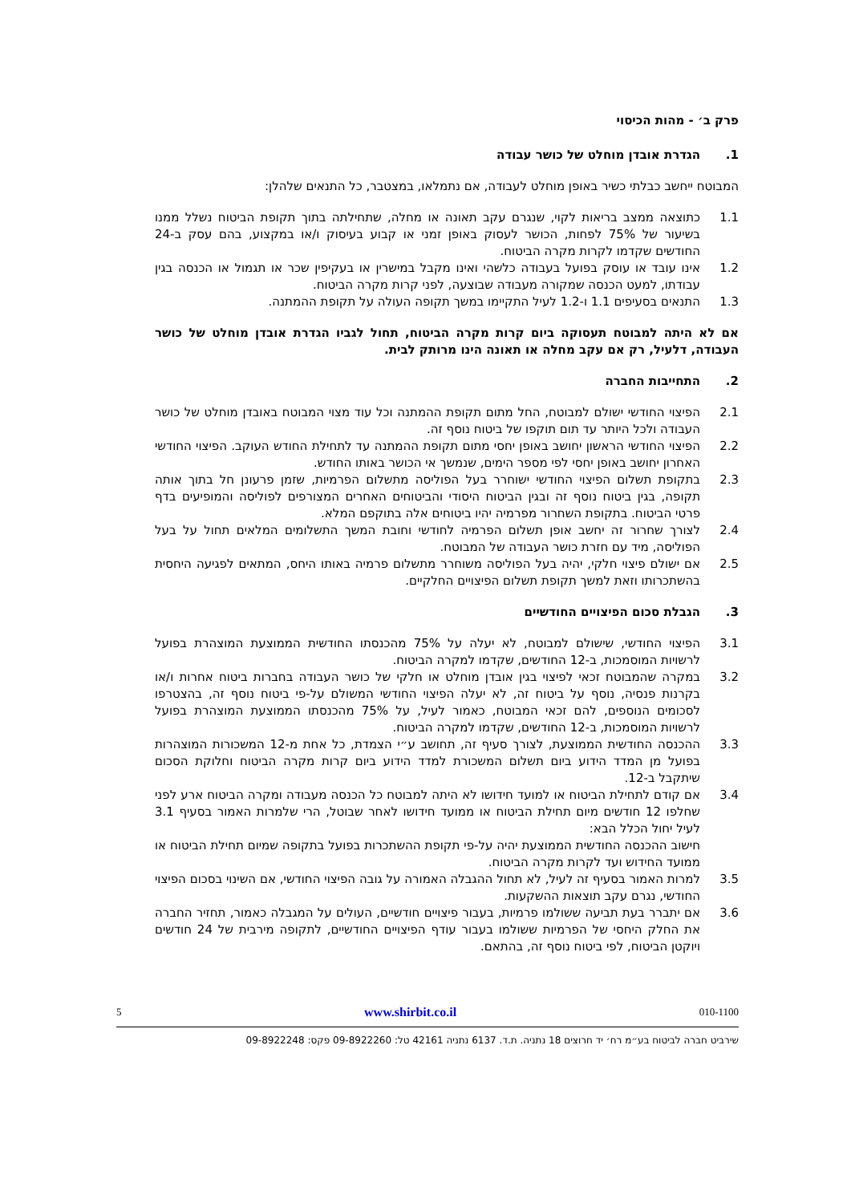פרק ב׳ - מהות הכיסוי
1. הגדרת אובדן מוחלט של כושר עבודה
המבוטח ייחשב כבלתי כשיר באופן מוחלט לעבודה, אם נתמלאו, במצטבר, כל התנאים שלהלן:
1.1 כתוצאה ממצב בריאות לקוי, שנגרם עקב תאונה או מחלה, שתחילתה בתוך תקופת הביטוח נשלל ממנו בשיעור של 75% לפחות, הכושר לעסוק באופן זמני או קבוע בעיסוק ו/או במקצוע, בהם עסק ב-24 החודשים שקדמו לקרות מקרה הביטוח.
1.2 אינו עובד או עוסק בפועל בעבודה כלשהי ואינו מקבל במישרין או בעקיפין שכר או תגמול או הכנסה בגין עבודתו, למעט הכנסה שמקורה מעבודה שבוצעה, לפני קרות מקרה הביטוח.
1.3 התנאים בסעיפים 1.1 ו-1.2 לעיל התקיימו במשך תקופה העולה על תקופת ההמתנה.
אם לא היתה למבוטח תעסוקה ביום קרות מקרה הביטוח, תחול לגביו הגדרת אובדן מוחלט של כושר העבודה, דלעיל, רק אם עקב מחלה או תאונה הינו מרותק לבית.
2. התחייבות החברה
2.1 הפיצוי החודשי ישולם למבוטח, החל מתום תקופת ההמתנה וכל עוד מצוי המבוטח באובדן מוחלט של כושר העבודה ולכל היותר עד תום תוקפו של ביטוח נוסף זה.
2.2 הפיצוי החודשי הראשון יחושב באופן יחסי מתום תקופת ההמתנה עד לתחילת החודש העוקב. הפיצוי החודשי האחרון יחושב באופן יחסי לפי מספר הימים, שנמשך אי הכושר באותו החודש.
2.3 בתקופת תשלום הפיצוי החודשי ישוחרר בעל הפוליסה מתשלום הפרמיות, שזמן פרעונן חל בתוך אותה תקופה, בגין ביטוח נוסף זה ובגין הביטוח היסודי והביטוחים האחרים המצורפים לפוליסה והמופיעים בדף פרטי הביטוח. בתקופת השחרור מפרמיה יהיו ביטוחים אלה בתוקפם המלא.
2.4 לצורך שחרור זה יחשב אופן תשלום הפרמיה לחודשי וחובת המשך התשלומים המלאים תחול על בעל הפוליסה, מיד עם חזרת כושר העבודה של המבוטח.
2.5 אם ישולם פיצוי חלקי, יהיה בעל הפוליסה משוחרר מתשלום פרמיה באותו היחס, המתאים לפגיעה היחסית בהשתכרותו וזאת למשך תקופת תשלום הפיצויים החלקיים.
3. הגבלת סכום הפיצויים החודשיים
3.1 הפיצוי החודשי, שישולם למבוטח, לא יעלה על 75% מהכנסתו החודשית הממוצעת המוצהרת בפועל לרשויות המוסמכות, ב-12 החודשים, שקדמו למקרה הביטוח.
3.2 במקרה שהמבוטח זכאי לפיצוי בגין אובדן מוחלט או חלקי של כושר העבודה בחברות ביטוח אחרות ו/או בקרנות פנסיה, נוסף על ביטוח זה, לא יעלה הפיצוי החודשי המשולם על-פי ביטוח נוסף זה, בהצטרפו לסכומים הנוספים, להם זכאי המבוטח, כאמור לעיל, על 75% מהכנסתו הממוצעת המוצהרת בפועל לרשויות המוסמכות, ב-12 החודשים, שקדמו למקרה הביטוח.
3.3 ההכנסה החודשית הממוצעת, לצורך סעיף זה, תחושב ע״י הצמדת, כל אחת מ-12 המשכורות המוצהרות בפועל מן המדד הידוע ביום תשלום המשכורת למדד הידוע ביום קרות מקרה הביטוח וחלוקת הסכום שיתקבל ב-12.
3.4 אם קודם לתחילת הביטוח או למועד חידושו לא היתה למבוטח כל הכנסה מעבודה ומקרה הביטוח ארע לפני שחלפו 12 חודשים מיום תחילת הביטוח או ממועד חידושו לאחר שבוטל, הרי שלמרות האמור בסעיף 3.1 לעיל יחול הכלל הבא:
חישוב ההכנסה החודשית הממוצעת יהיה על-פי תקופת ההשתכרות בפועל בתקופה שמיום תחילת הביטוח או ממועד החידוש ועד לקרות מקרה הביטוח.
3.5 למרות האמור בסעיף זה לעיל, לא תחול ההגבלה האמורה על גובה הפיצוי החודשי, אם השינוי בסכום הפיצוי החודשי, נגרם עקב תוצאות ההשקעות.
3.6 אם יתברר בעת תביעה ששולמו פרמיות, בעבור פיצויים חודשיים, העולים על המגבלה כאמור, תחזיר החברה את החלק היחסי של הפרמיות ששולמו בעבור עודף הפיצויים החודשיים, לתקופה מירבית של 24 חודשים ויוקטן הביטוח, לפי ביטוח נוסף זה, בהתאם.
010-1100 www.shirbit.co.il 5
שירביט חברה לביטוח בע״מ רח׳ יד חרוצים 18 נתניה. ת.ד. 6137 נתניה 42161 טל: 09-8922260 פקס: 09-8922248